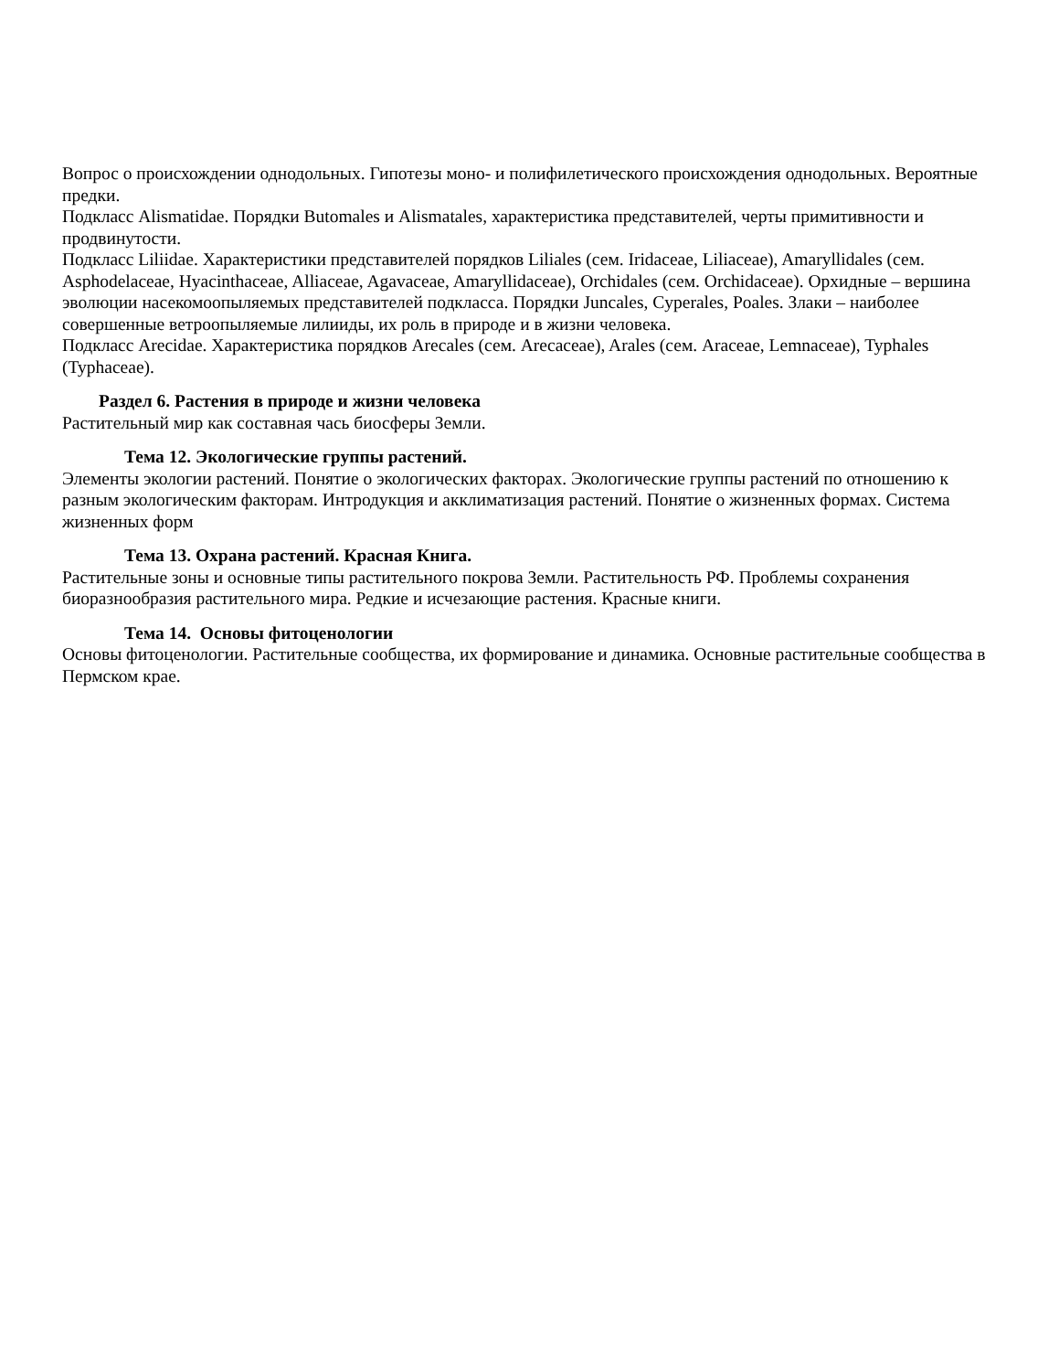Вопрос о происхождении однодольных. Гипотезы моно- и полифилетического происхождения однодольных. Вероятные предки.
Подкласс Alismatidae. Порядки Butomales и Alismatales, характеристика представителей, черты примитивности и продвинутости.
Подкласс Liliidae. Характеристики представителей порядков Liliales (сем. Iridaceae, Liliaceae), Amaryllidales (сем. Asphodelaceae, Hyacinthaceae, Alliaceae, Agavaceae, Amaryllidaceae), Orchidales (сем. Orchidaceae). Орхидные – вершина эволюции насекомоопыляемых представителей подкласса. Порядки Juncales, Cyperales, Poales. Злаки – наиболее совершенные ветроопыляемые лилииды, их роль в природе и в жизни человека.
Подкласс Arecidae. Характеристика порядков Arecales (сем. Arecaceae), Arales (сем. Araceae, Lemnaceae), Typhales (Typhaceae).
Раздел 6. Растения в природе и жизни человека
Растительный мир как составная чась биосферы Земли.
Тема 12. Экологические группы растений.
Элементы экологии растений. Понятие о экологических факторах. Экологические группы растений по отношению к разным экологическим факторам. Интродукция и акклиматизация растений. Понятие о жизненных формах. Система жизненных форм
Тема 13. Охрана растений. Красная Книга.
Растительные зоны и основные типы растительного покрова Земли. Растительность РФ. Проблемы сохранения биоразнообразия растительного мира. Редкие и исчезающие растения. Красные книги.
Тема 14. Основы фитоценологии
Основы фитоценологии. Растительные сообщества, их формирование и динамика. Основные растительные сообщества в Пермском крае.